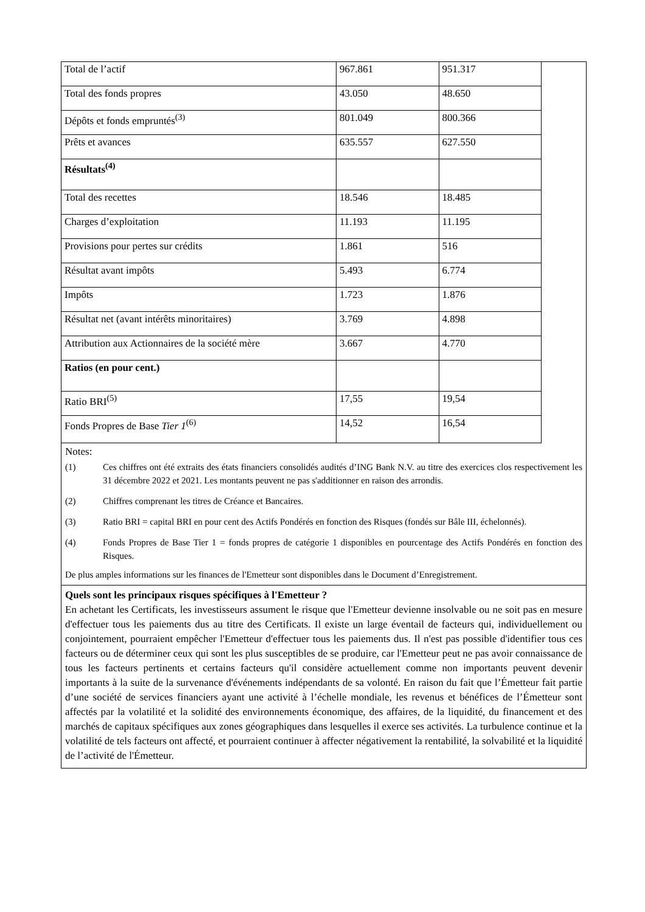| Total de l’actif | 967.861 | 951.317 |
| Total des fonds propres | 43.050 | 48.650 |
| Dépôts et fonds empruntés<sup>(3)</sup> | 801.049 | 800.366 |
| Prêts et avances | 635.557 | 627.550 |
| Résultats<sup>(4)</sup> | | |
| Total des recettes | 18.546 | 18.485 |
| Charges d’exploitation | 11.193 | 11.195 |
| Provisions pour pertes sur crédits | 1.861 | 516 |
| Résultat avant impôts | 5.493 | 6.774 |
| Impôts | 1.723 | 1.876 |
| Résultat net (avant intérêts minoritaires) | 3.769 | 4.898 |
| Attribution aux Actionnaires de la société mère | 3.667 | 4.770 |
| Ratios (en pour cent.) | | |
| Ratio BRI<sup>(5)</sup> | 17,55 | 19,54 |
| Fonds Propres de Base Tier 1<sup>(6)</sup> | 14,52 | 16,54 |
Notes:
(1) Ces chiffres ont été extraits des états financiers consolidés audités d’ING Bank N.V. au titre des exercices clos respectivement les 31 décembre 2022 et 2021. Les montants peuvent ne pas s'additionner en raison des arrondis.
(2) Chiffres comprenant les titres de Créance et Bancaires.
(3) Ratio BRI = capital BRI en pour cent des Actifs Pondérés en fonction des Risques (fondés sur Bâle III, échelonnés).
(4) Fonds Propres de Base Tier 1 = fonds propres de catégorie 1 disponibles en pourcentage des Actifs Pondérés en fonction des Risques.
De plus amples informations sur les finances de l'Emetteur sont disponibles dans le Document d’Enregistrement.
Quels sont les principaux risques spécifiques à l'Emetteur ?
En achetant les Certificats, les investisseurs assument le risque que l'Emetteur devienne insolvable ou ne soit pas en mesure d'effectuer tous les paiements dus au titre des Certificats. Il existe un large éventail de facteurs qui, individuellement ou conjointement, pourraient empêcher l'Emetteur d'effectuer tous les paiements dus. Il n'est pas possible d'identifier tous ces facteurs ou de déterminer ceux qui sont les plus susceptibles de se produire, car l'Emetteur peut ne pas avoir connaissance de tous les facteurs pertinents et certains facteurs qu'il considère actuellement comme non importants peuvent devenir importants à la suite de la survenance d'événements indépendants de sa volonté. En raison du fait que l’Émetteur fait partie d’une société de services financiers ayant une activité à l’échelle mondiale, les revenus et bénéfices de l’Émetteur sont affectés par la volatilité et la solidité des environnements économique, des affaires, de la liquidité, du financement et des marchés de capitaux spécifiques aux zones géographiques dans lesquelles il exerce ses activités. La turbulence continue et la volatilité de tels facteurs ont affecté, et pourraient continuer à affecter négativement la rentabilité, la solvabilité et la liquidité de l’activité de l'Émetteur.